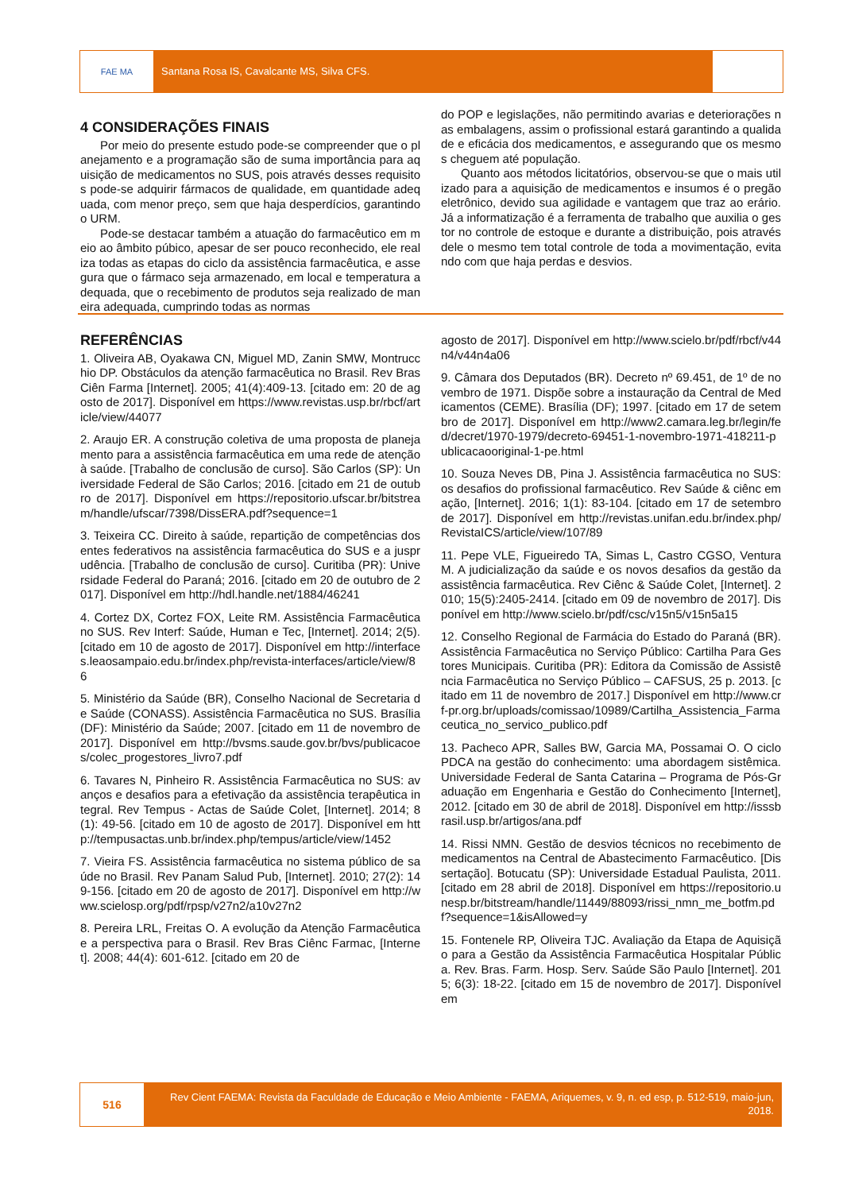FAE MA
Santana Rosa IS, Cavalcante MS, Silva CFS.
4 CONSIDERAÇÕES FINAIS
Por meio do presente estudo pode-se compreender que o planejamento e a programação são de suma importância para aquisição de medicamentos no SUS, pois através desses requisitos pode-se adquirir fármacos de qualidade, em quantidade adequada, com menor preço, sem que haja desperdícios, garantindo o URM.
Pode-se destacar também a atuação do farmacêutico em meio ao âmbito púbico, apesar de ser pouco reconhecido, ele realiza todas as etapas do ciclo da assistência farmacêutica, e assegura que o fármaco seja armazenado, em local e temperatura adequada, que o recebimento de produtos seja realizado de maneira adequada, cumprindo todas as normas
do POP e legislações, não permitindo avarias e deteriorações nas embalagens, assim o profissional estará garantindo a qualidade e eficácia dos medicamentos, e assegurando que os mesmos cheguem até população.
Quanto aos métodos licitatórios, observou-se que o mais utilizado para a aquisição de medicamentos e insumos é o pregão eletrônico, devido sua agilidade e vantagem que traz ao erário. Já a informatização é a ferramenta de trabalho que auxilia o gestor no controle de estoque e durante a distribuição, pois através dele o mesmo tem total controle de toda a movimentação, evitando com que haja perdas e desvios.
REFERÊNCIAS
1. Oliveira AB, Oyakawa CN, Miguel MD, Zanin SMW, Montrucchio DP. Obstáculos da atenção farmacêutica no Brasil. Rev Bras Ciên Farma [Internet]. 2005; 41(4):409-13. [citado em: 20 de agosto de 2017]. Disponível em https://www.revistas.usp.br/rbcf/article/view/44077
2. Araujo ER. A construção coletiva de uma proposta de planejamento para a assistência farmacêutica em uma rede de atenção à saúde. [Trabalho de conclusão de curso]. São Carlos (SP): Universidade Federal de São Carlos; 2016. [citado em 21 de outubro de 2017]. Disponível em https://repositorio.ufscar.br/bitstream/handle/ufscar/7398/DissERA.pdf?sequence=1
3. Teixeira CC. Direito à saúde, repartição de competências dos entes federativos na assistência farmacêutica do SUS e a jusprudência. [Trabalho de conclusão de curso]. Curitiba (PR): Universidade Federal do Paraná; 2016. [citado em 20 de outubro de 2017]. Disponível em http://hdl.handle.net/1884/46241
4. Cortez DX, Cortez FOX, Leite RM. Assistência Farmacêutica no SUS. Rev Interf: Saúde, Human e Tec, [Internet]. 2014; 2(5). [citado em 10 de agosto de 2017]. Disponível em http://interfaces.leaosampaio.edu.br/index.php/revista-interfaces/article/view/86
5. Ministério da Saúde (BR), Conselho Nacional de Secretaria de Saúde (CONASS). Assistência Farmacêutica no SUS. Brasília (DF): Ministério da Saúde; 2007. [citado em 11 de novembro de 2017]. Disponível em http://bvsms.saude.gov.br/bvs/publicacoes/colec_progestores_livro7.pdf
6. Tavares N, Pinheiro R. Assistência Farmacêutica no SUS: avanços e desafios para a efetivação da assistência terapêutica integral. Rev Tempus - Actas de Saúde Colet, [Internet]. 2014; 8(1): 49-56. [citado em 10 de agosto de 2017]. Disponível em http://tempusactas.unb.br/index.php/tempus/article/view/1452
7. Vieira FS. Assistência farmacêutica no sistema público de saúde no Brasil. Rev Panam Salud Pub, [Internet]. 2010; 27(2): 149-156. [citado em 20 de agosto de 2017]. Disponível em http://www.scielosp.org/pdf/rpsp/v27n2/a10v27n2
8. Pereira LRL, Freitas O. A evolução da Atenção Farmacêutica e a perspectiva para o Brasil. Rev Bras Ciênc Farmac, [Internet]. 2008; 44(4): 601-612. [citado em 20 de
agosto de 2017]. Disponível em http://www.scielo.br/pdf/rbcf/v44n4/v44n4a06
9. Câmara dos Deputados (BR). Decreto nº 69.451, de 1º de novembro de 1971. Dispõe sobre a instauração da Central de Medicamentos (CEME). Brasília (DF); 1997. [citado em 17 de setembro de 2017]. Disponível em http://www2.camara.leg.br/legin/fed/decret/1970-1979/decreto-69451-1-novembro-1971-418211-publicacaooriginal-1-pe.html
10. Souza Neves DB, Pina J. Assistência farmacêutica no SUS: os desafios do profissional farmacêutico. Rev Saúde & ciênc em ação, [Internet]. 2016; 1(1): 83-104. [citado em 17 de setembro de 2017]. Disponível em http://revistas.unifan.edu.br/index.php/RevistaICS/article/view/107/89
11. Pepe VLE, Figueiredo TA, Simas L, Castro CGSO, Ventura M. A judicialização da saúde e os novos desafios da gestão da assistência farmacêutica. Rev Ciênc & Saúde Colet, [Internet]. 2010; 15(5):2405-2414. [citado em 09 de novembro de 2017]. Disponível em http://www.scielo.br/pdf/csc/v15n5/v15n5a15
12. Conselho Regional de Farmácia do Estado do Paraná (BR). Assistência Farmacêutica no Serviço Público: Cartilha Para Gestores Municipais. Curitiba (PR): Editora da Comissão de Assistência Farmacêutica no Serviço Público – CAFSUS, 25 p. 2013. [citado em 11 de novembro de 2017.] Disponível em http://www.crf-pr.org.br/uploads/comissao/10989/Cartilha_Assistencia_Farmaceutica_no_servico_publico.pdf
13. Pacheco APR, Salles BW, Garcia MA, Possamai O. O ciclo PDCA na gestão do conhecimento: uma abordagem sistêmica. Universidade Federal de Santa Catarina – Programa de Pós-Graduação em Engenharia e Gestão do Conhecimento [Internet], 2012. [citado em 30 de abril de 2018]. Disponível em http://isssbrasil.usp.br/artigos/ana.pdf
14. Rissi NMN. Gestão de desvios técnicos no recebimento de medicamentos na Central de Abastecimento Farmacêutico. [Dissertação]. Botucatu (SP): Universidade Estadual Paulista, 2011. [citado em 28 abril de 2018]. Disponível em https://repositorio.unesp.br/bitstream/handle/11449/88093/rissi_nmn_me_botfm.pdf?sequence=1&isAllowed=y
15. Fontenele RP, Oliveira TJC. Avaliação da Etapa de Aquisição para a Gestão da Assistência Farmacêutica Hospitalar Pública. Rev. Bras. Farm. Hosp. Serv. Saúde São Paulo [Internet]. 2015; 6(3): 18-22. [citado em 15 de novembro de 2017]. Disponível em
516
Rev Cient FAEMA: Revista da Faculdade de Educação e Meio Ambiente - FAEMA, Ariquemes, v. 9, n. ed esp, p. 512-519, maio-jun, 2018.